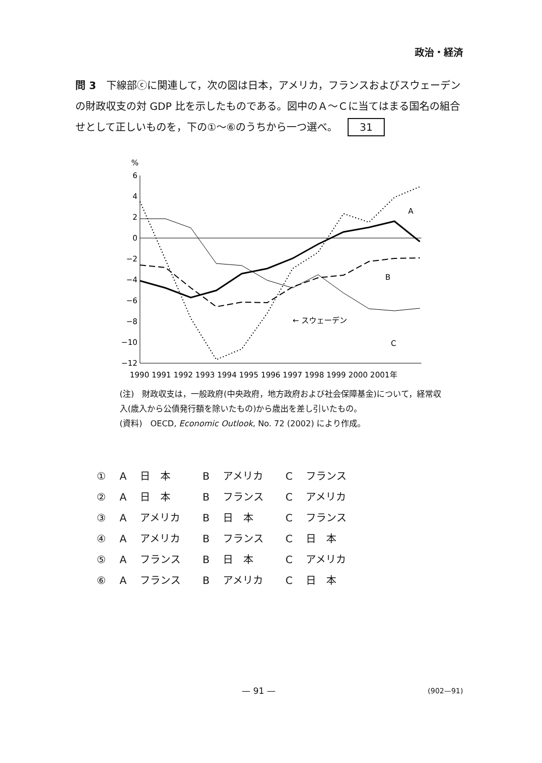政治・経済
問 3　下線部ⓒに関連して，次の図は日本，アメリカ，フランスおよびスウェーデンの財政収支の対 GDP 比を示したものである。図中のＡ～Ｃに当てはまる国名の組合せとして正しいものを，下の①～⑥のうちから一つ選べ。 31
%
6
4
2
0
−2
−4
−6
−8
−10
−12
A
B
C
← スウェーデン
1990 1991 1992 1993 1994 1995 1996 1997 1998 1999 2000 2001年
(注)　財政収支は，一般政府(中央政府，地方政府および社会保障基金)について，経常収入(歳入から公債発行額を除いたもの)から歳出を差し引いたもの。
(資料)　OECD, Economic Outlook, No. 72 (2002) により作成。
① A 日　本 B アメリカ C フランス
② A 日　本 B フランス C アメリカ
③ A アメリカ B 日　本 C フランス
④ A アメリカ B フランス C 日　本
⑤ A フランス B 日　本 C アメリカ
⑥ A フランス B アメリカ C 日　本
— 91 — (902—91)